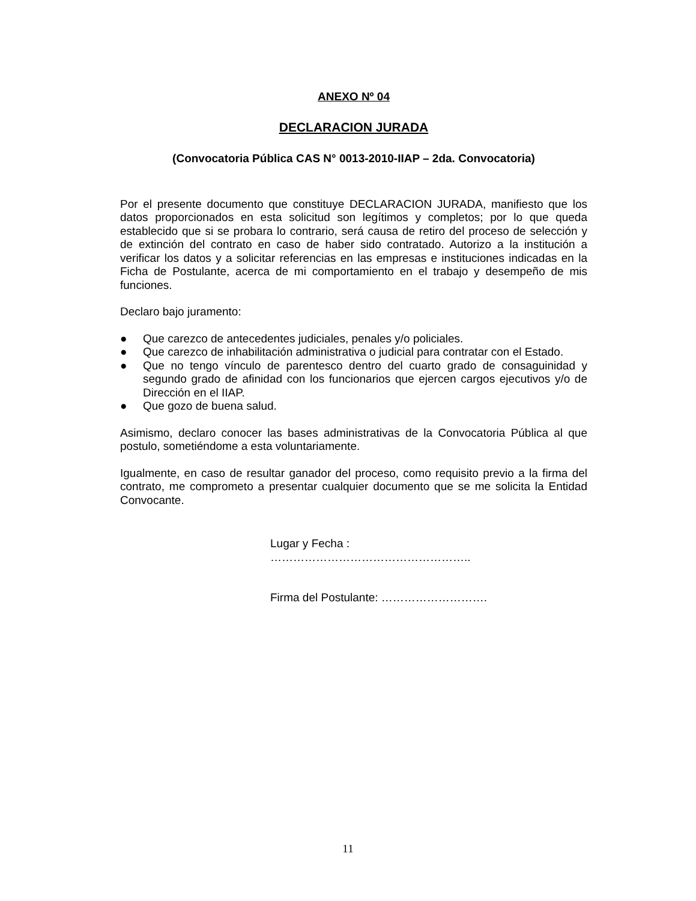ANEXO Nº 04
DECLARACION JURADA
(Convocatoria Pública CAS N° 0013-2010-IIAP – 2da. Convocatoria)
Por el presente documento que constituye DECLARACION JURADA, manifiesto que los datos proporcionados en esta solicitud son legítimos y completos; por lo que queda establecido que si se probara lo contrario, será causa de retiro del proceso de selección y de extinción del contrato en caso de haber sido contratado. Autorizo a la institución a verificar los datos y a solicitar referencias en las empresas e instituciones indicadas en la Ficha de Postulante, acerca de mi comportamiento en el trabajo y desempeño de mis funciones.
Declaro bajo juramento:
● Que carezco de antecedentes judiciales, penales y/o policiales.
● Que carezco de inhabilitación administrativa o judicial para contratar con el Estado.
● Que no tengo vínculo de parentesco dentro del cuarto grado de consaguinidad y segundo grado de afinidad con los funcionarios que ejercen cargos ejecutivos y/o de Dirección en el IIAP.
● Que gozo de buena salud.
Asimismo, declaro conocer las bases administrativas de la Convocatoria Pública al que postulo, sometiéndome a esta voluntariamente.
Igualmente, en caso de resultar ganador del proceso, como requisito previo a la firma del contrato, me comprometo a presentar cualquier documento que se me solicita la Entidad Convocante.
Lugar y Fecha :
……………………………………………..
Firma del Postulante: ……………………….
11